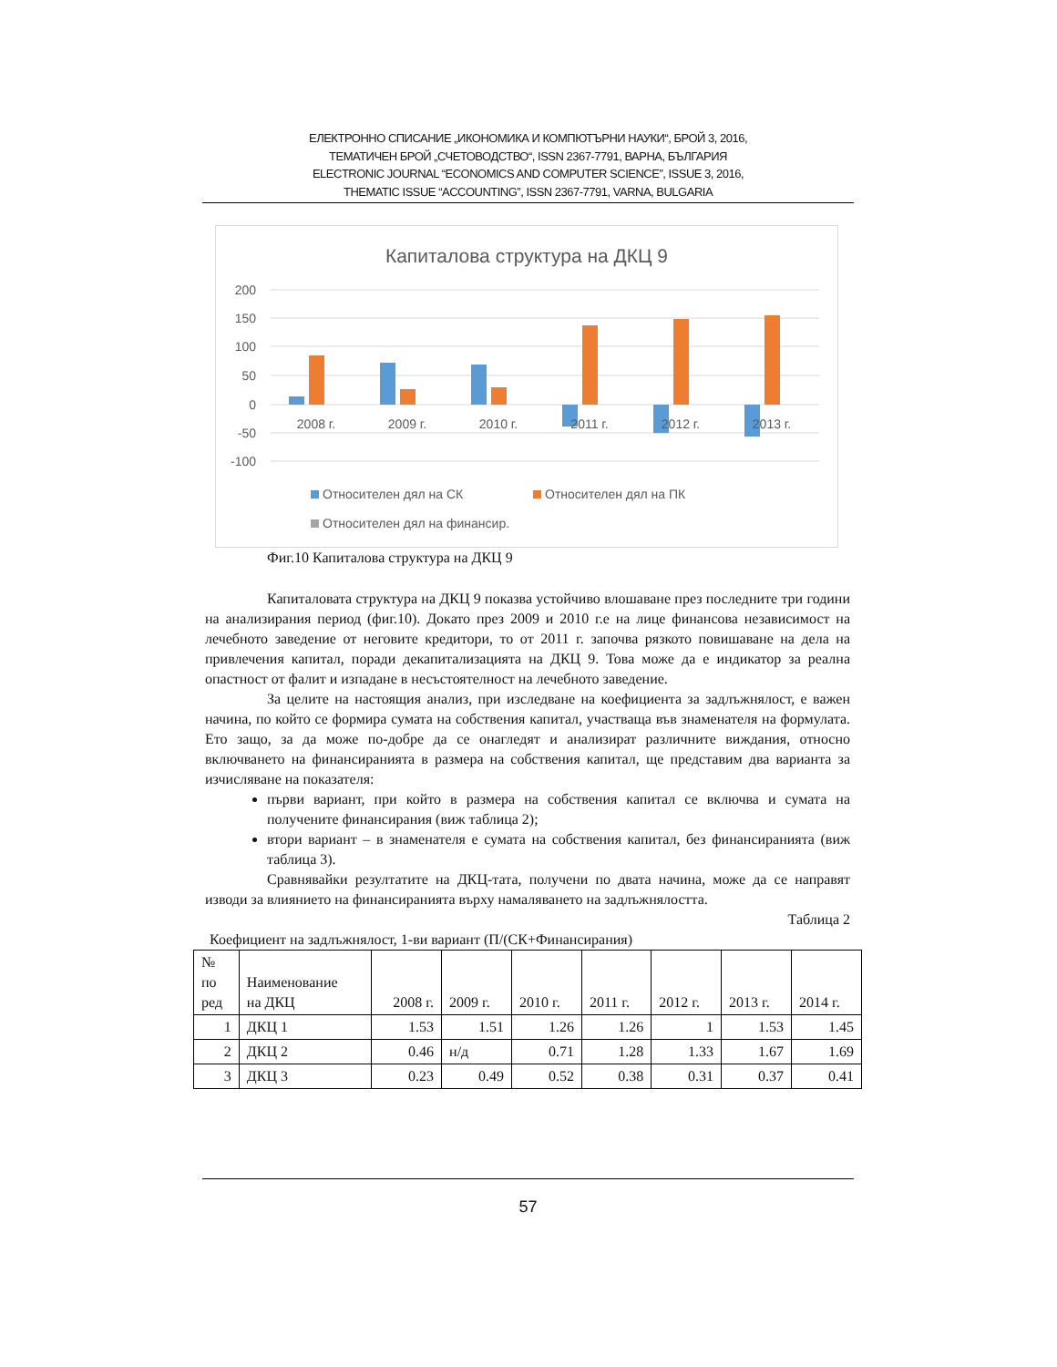ЕЛЕКТРОННО СПИСАНИЕ „ИКОНОМИКА И КОМПЮТЪРНИ НАУКИ“, БРОЙ 3, 2016,
ТЕМАТИЧЕН БРОЙ „СЧЕТОВОДСТВО“, ISSN 2367-7791, ВАРНА, БЪЛГАРИЯ
ELECTRONIC JOURNAL “ECONOMICS AND COMPUTER SCIENCE”, ISSUE 3, 2016,
THEMATIC ISSUE “ACCOUNTING”, ISSN 2367-7791, VARNA, BULGARIA
Капиталова структура на ДКЦ 9
200
150
100
50
0
-50
-100
2008 г.
2009 г.
2010 г.
2011 г.
2012 г.
2013 г.
Относителен дял на СК
Относителен дял на ПК
Относителен дял на финансир.
Фиг.10 Капиталова структура на ДКЦ 9
Капиталовата структура на ДКЦ 9 показва устойчиво влошаване през последните три години на анализирания период (фиг.10). Докато през 2009 и 2010 г.е на лице финансова независимост на лечебното заведение от неговите кредитори, то от 2011 г. започва рязкото повишаване на дела на привлечения капитал, поради декапитализацията на ДКЦ 9. Това може да е индикатор за реална опастност от фалит и изпадане в несъстоятелност на лечебното заведение.
За целите на настоящия анализ, при изследване на коефициента за задлъжнялост, е важен начина, по който се формира сумата на собствения капитал, участваща във знаменателя на формулата. Ето защо, за да може по-добре да се онагледят и анализират различните виждания, относно включването на финансиранията в размера на собствения капитал, ще представим два варианта за изчисляване на показателя:
първи вариант, при който в размера на собствения капитал се включва и сумата на получените финансирания (виж таблица 2);
втори вариант – в знаменателя е сумата на собствения капитал, без финансиранията (виж таблица 3).
Сравнявайки резултатите на ДКЦ-тата, получени по двата начина, може да се направят изводи за влиянието на финансиранията върху намаляването на задлъжнялостта.
Таблица 2
Коефициент на задлъжнялост, 1-ви вариант (П/(СК+Финансирания)
| № по ред | Наименование на ДКЦ | 2008 г. | 2009 г. | 2010 г. | 2011 г. | 2012 г. | 2013 г. | 2014 г. |
| --- | --- | --- | --- | --- | --- | --- | --- | --- |
| 1 | ДКЦ 1 | 1.53 | 1.51 | 1.26 | 1.26 | 1 | 1.53 | 1.45 |
| 2 | ДКЦ 2 | 0.46 | н/д | 0.71 | 1.28 | 1.33 | 1.67 | 1.69 |
| 3 | ДКЦ 3 | 0.23 | 0.49 | 0.52 | 0.38 | 0.31 | 0.37 | 0.41 |
57